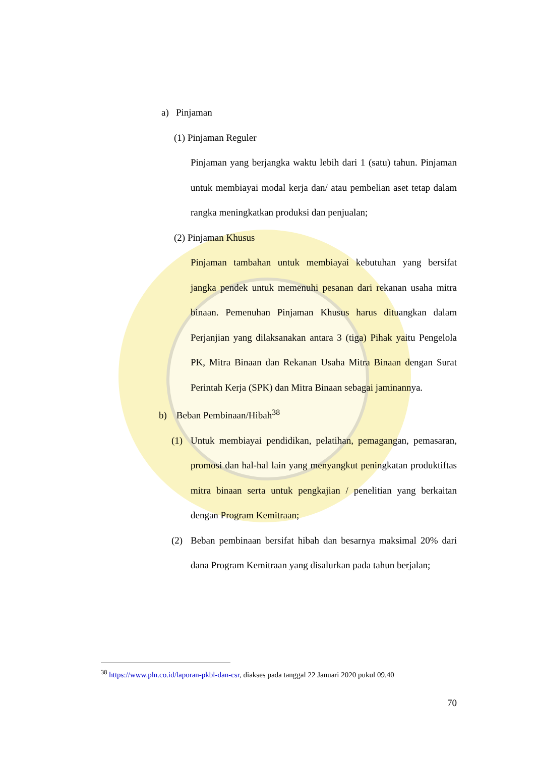a) Pinjaman
(1) Pinjaman Reguler
Pinjaman yang berjangka waktu lebih dari 1 (satu) tahun. Pinjaman untuk membiayai modal kerja dan/ atau pembelian aset tetap dalam rangka meningkatkan produksi dan penjualan;
(2) Pinjaman Khusus
Pinjaman tambahan untuk membiayai kebutuhan yang bersifat jangka pendek untuk memenuhi pesanan dari rekanan usaha mitra binaan. Pemenuhan Pinjaman Khusus harus dituangkan dalam Perjanjian yang dilaksanakan antara 3 (tiga) Pihak yaitu Pengelola PK, Mitra Binaan dan Rekanan Usaha Mitra Binaan dengan Surat Perintah Kerja (SPK) dan Mitra Binaan sebagai jaminannya.
b) Beban Pembinaan/Hibah<sup>38</sup>
(1) Untuk membiayai pendidikan, pelatihan, pemagangan, pemasaran, promosi dan hal-hal lain yang menyangkut peningkatan produktiftas mitra binaan serta untuk pengkajian / penelitian yang berkaitan dengan Program Kemitraan;
(2) Beban pembinaan bersifat hibah dan besarnya maksimal 20% dari dana Program Kemitraan yang disalurkan pada tahun berjalan;
<sup>38</sup> https://www.pln.co.id/laporan-pkbl-dan-csr, diakses pada tanggal 22 Januari 2020 pukul 09.40
70